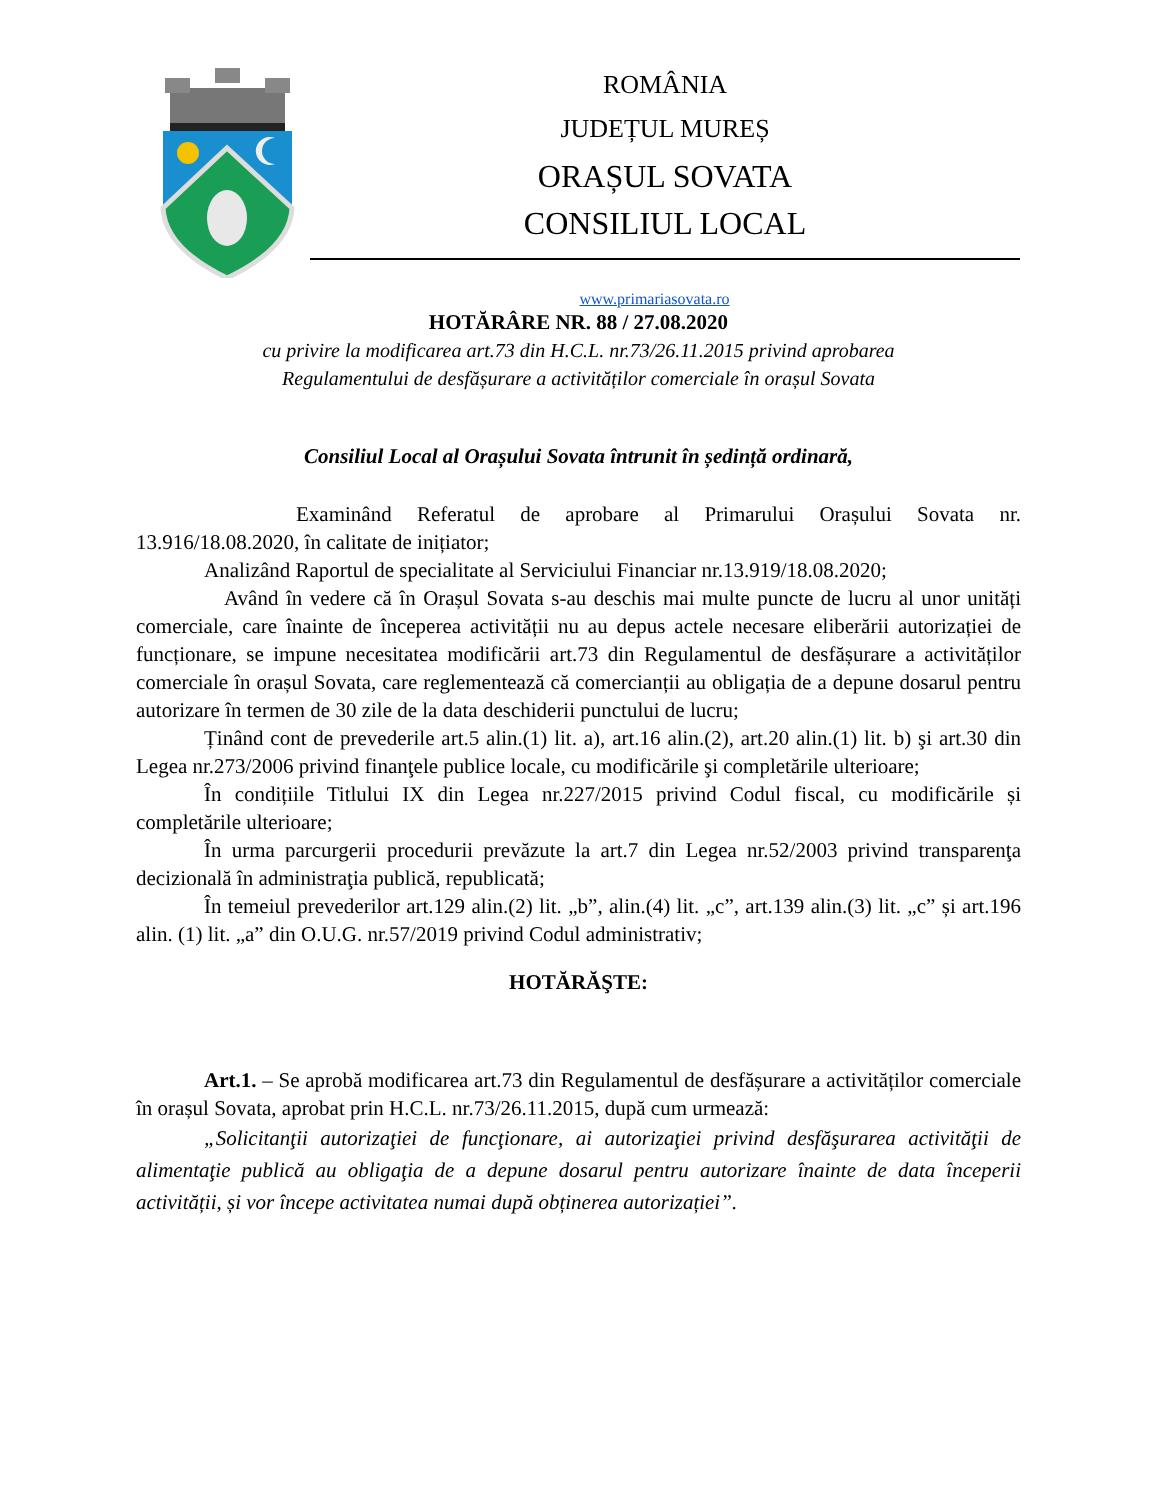ROMÂNIA
JUDEȚUL MUREȘ
ORAȘUL SOVATA
CONSILIUL LOCAL
www.primariasovata.ro
HOTĂRÂRE NR. 88 / 27.08.2020
cu privire la modificarea art.73 din H.C.L. nr.73/26.11.2015 privind aprobarea
Regulamentului de desfășurare a activităților comerciale în orașul Sovata
Consiliul Local al Orașului Sovata întrunit în ședință ordinară,
Examinând Referatul de aprobare al Primarului Orașului Sovata nr. 13.916/18.08.2020, în calitate de inițiator;
Analizând Raportul de specialitate al Serviciului Financiar nr.13.919/18.08.2020;
Având în vedere că în Orașul Sovata s-au deschis mai multe puncte de lucru al unor unități comerciale, care înainte de începerea activității nu au depus actele necesare eliberării autorizației de funcționare, se impune necesitatea modificării art.73 din Regulamentul de desfășurare a activităților comerciale în orașul Sovata, care reglementează că comercianții au obligația de a depune dosarul pentru autorizare în termen de 30 zile de la data deschiderii punctului de lucru;
Ținând cont de prevederile art.5 alin.(1) lit. a), art.16 alin.(2), art.20 alin.(1) lit. b) şi art.30 din Legea nr.273/2006 privind finanţele publice locale, cu modificările şi completările ulterioare;
În condițiile Titlului IX din Legea nr.227/2015 privind Codul fiscal, cu modificările și completările ulterioare;
În urma parcurgerii procedurii prevăzute la art.7 din Legea nr.52/2003 privind transparenţa decizională în administraţia publică, republicată;
În temeiul prevederilor art.129 alin.(2) lit. „b”, alin.(4) lit. „c”, art.139 alin.(3) lit. „c” și art.196 alin. (1) lit. „a” din O.U.G. nr.57/2019 privind Codul administrativ;
HOTĂRĂŞTE:
Art.1. – Se aprobă modificarea art.73 din Regulamentul de desfășurare a activităților comerciale în orașul Sovata, aprobat prin H.C.L. nr.73/26.11.2015, după cum urmează:
„Solicitanţii autorizaţiei de funcţionare, ai autorizaţiei privind desfăşurarea activităţii de alimentaţie publică au obligaţia de a depune dosarul pentru autorizare înainte de data începerii activității, și vor începe activitatea numai după obținerea autorizației”.